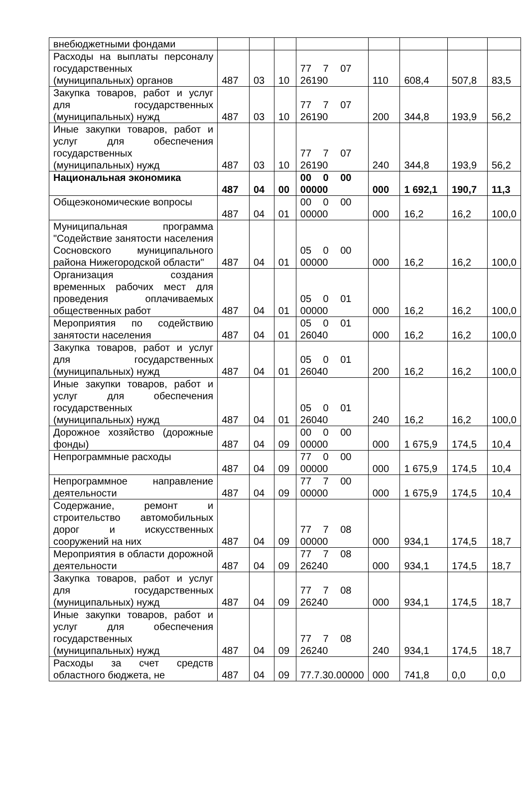| внебюджетными фондами | | | | | | | | |
| Расходы на выплаты персоналу государственных (муниципальных) органов | 487 | 03 | 10 | 77 7 07 26190 | 110 | 608,4 | 507,8 | 83,5 |
| Закупка товаров, работ и услуг для государственных (муниципальных) нужд | 487 | 03 | 10 | 77 7 07 26190 | 200 | 344,8 | 193,9 | 56,2 |
| Иные закупки товаров, работ и услуг для обеспечения государственных (муниципальных) нужд | 487 | 03 | 10 | 77 7 07 26190 | 240 | 344,8 | 193,9 | 56,2 |
| Национальная экономика | 487 | 04 | 00 | 00 0 00 00000 | 000 | 1 692,1 | 190,7 | 11,3 |
| Общеэкономические вопросы | 487 | 04 | 01 | 00 0 00 00000 | 000 | 16,2 | 16,2 | 100,0 |
| Муниципальная программа "Содействие занятости населения Сосновского муниципального района Нижегородской области" | 487 | 04 | 01 | 05 0 00 00000 | 000 | 16,2 | 16,2 | 100,0 |
| Организация создания временных рабочих мест для проведения оплачиваемых общественных работ | 487 | 04 | 01 | 05 0 01 00000 | 000 | 16,2 | 16,2 | 100,0 |
| Мероприятия по содействию занятости населения | 487 | 04 | 01 | 05 0 01 26040 | 000 | 16,2 | 16,2 | 100,0 |
| Закупка товаров, работ и услуг для государственных (муниципальных) нужд | 487 | 04 | 01 | 05 0 01 26040 | 200 | 16,2 | 16,2 | 100,0 |
| Иные закупки товаров, работ и услуг для обеспечения государственных (муниципальных) нужд | 487 | 04 | 01 | 05 0 01 26040 | 240 | 16,2 | 16,2 | 100,0 |
| Дорожное хозяйство (дорожные фонды) | 487 | 04 | 09 | 00 0 00 00000 | 000 | 1 675,9 | 174,5 | 10,4 |
| Непрограммные расходы | 487 | 04 | 09 | 77 0 00 00000 | 000 | 1 675,9 | 174,5 | 10,4 |
| Непрограммное направление деятельности | 487 | 04 | 09 | 77 7 00 00000 | 000 | 1 675,9 | 174,5 | 10,4 |
| Содержание, ремонт и строительство автомобильных дорог и искусственных сооружений на них | 487 | 04 | 09 | 77 7 08 00000 | 000 | 934,1 | 174,5 | 18,7 |
| Мероприятия в области дорожной деятельности | 487 | 04 | 09 | 77 7 08 26240 | 000 | 934,1 | 174,5 | 18,7 |
| Закупка товаров, работ и услуг для государственных (муниципальных) нужд | 487 | 04 | 09 | 77 7 08 26240 | 000 | 934,1 | 174,5 | 18,7 |
| Иные закупки товаров, работ и услуг для обеспечения государственных (муниципальных) нужд | 487 | 04 | 09 | 77 7 08 26240 | 240 | 934,1 | 174,5 | 18,7 |
| Расходы за счет средств областного бюджета, не | 487 | 04 | 09 | 77.7.30.00000 | 000 | 741,8 | 0,0 | 0,0 |